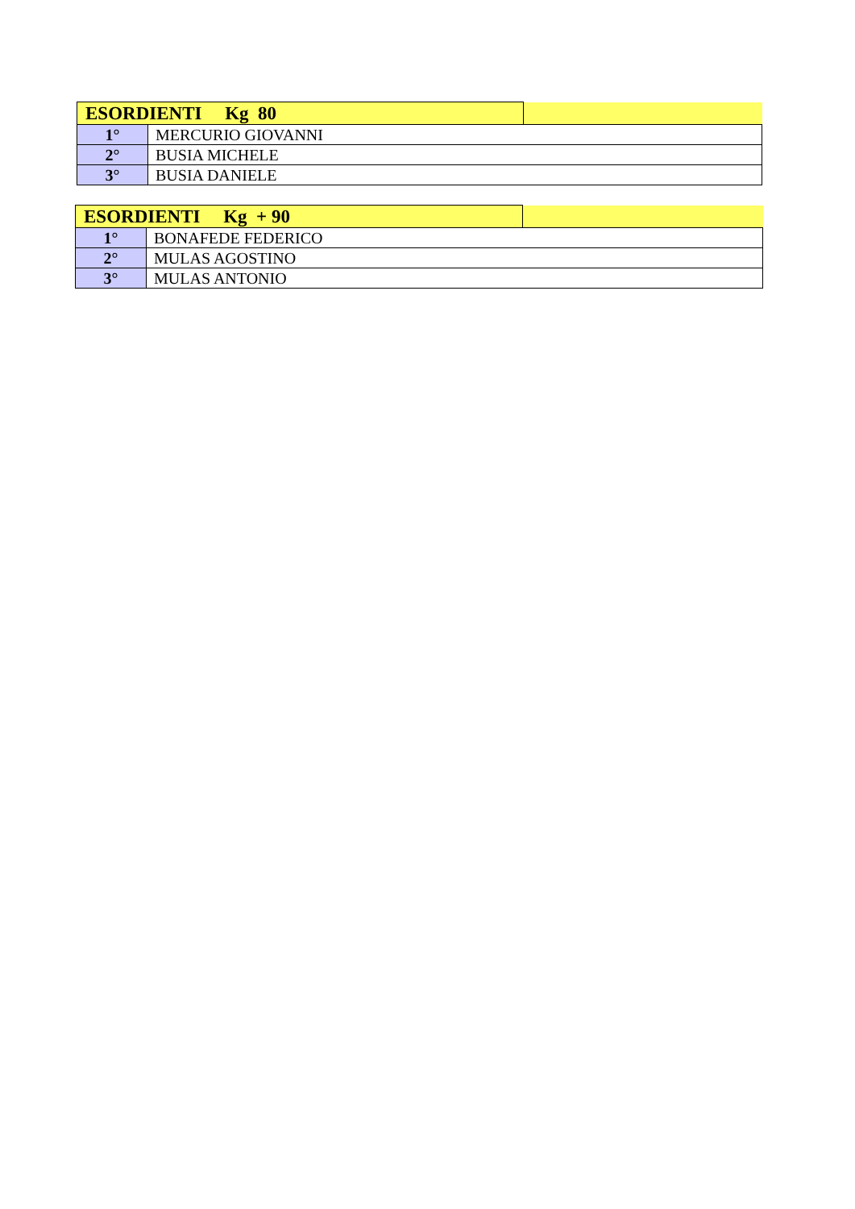| ESORDIENTI Kg 80 | | |
| 1° | MERCURIO GIOVANNI | |
| 2° | BUSIA MICHELE | |
| 3° | BUSIA DANIELE | |
| ESORDIENTI Kg + 90 | | |
| 1° | BONAFEDE FEDERICO | |
| 2° | MULAS AGOSTINO | |
| 3° | MULAS ANTONIO | |